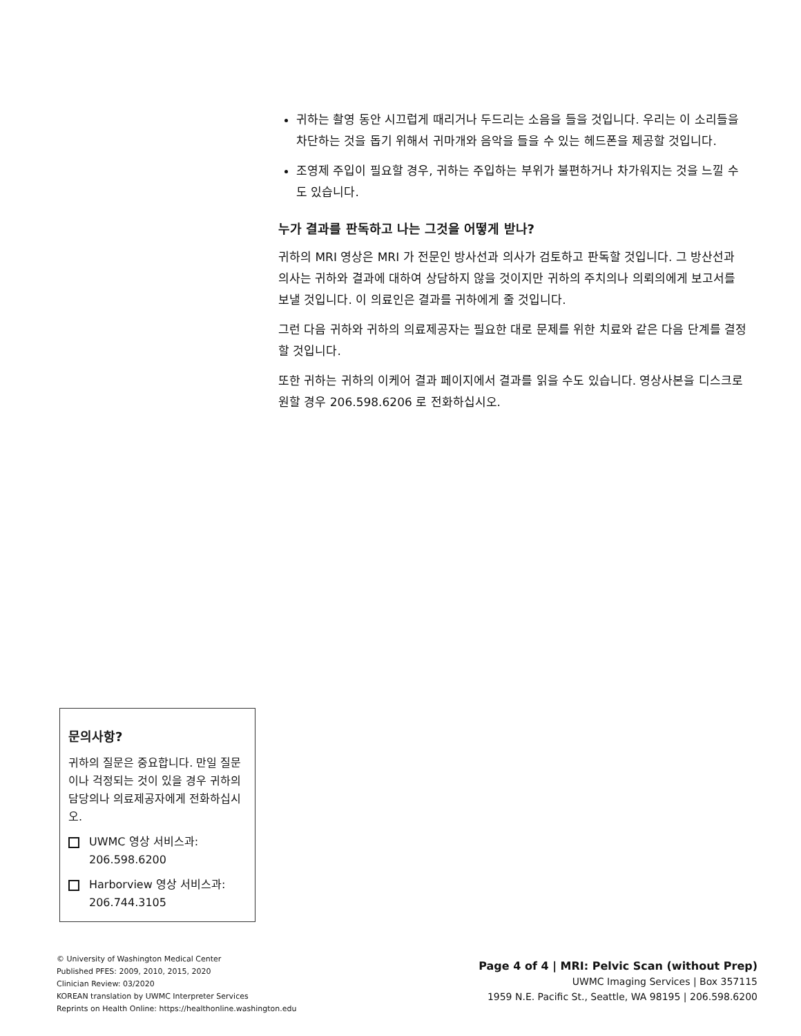귀하는 촬영 동안 시끄럽게 때리거나 두드리는 소음을 들을 것입니다. 우리는 이 소리들을 차단하는 것을 돕기 위해서 귀마개와 음악을 들을 수 있는 헤드폰을 제공할 것입니다.
조영제 주입이 필요할 경우, 귀하는 주입하는 부위가 불편하거나 차가워지는 것을 느낄 수도 있습니다.
누가 결과를 판독하고 나는 그것을 어떻게 받나?
귀하의 MRI 영상은 MRI 가 전문인 방사선과 의사가 검토하고 판독할 것입니다. 그 방산선과 의사는 귀하와 결과에 대하여 상담하지 않을 것이지만 귀하의 주치의나 의뢰의에게 보고서를 보낼 것입니다. 이 의료인은 결과를 귀하에게 줄 것입니다.
그런 다음 귀하와 귀하의 의료제공자는 필요한 대로 문제를 위한 치료와 같은 다음 단계를 결정할 것입니다.
또한 귀하는 귀하의 이케어 결과 페이지에서 결과를 읽을 수도 있습니다. 영상사본을 디스크로 원할 경우 206.598.6206 로 전화하십시오.
문의사항?
귀하의 질문은 중요합니다. 만일 질문이나 걱정되는 것이 있을 경우 귀하의 담당의나 의료제공자에게 전화하십시오.
UWMC 영상 서비스과: 206.598.6200
Harborview 영상 서비스과: 206.744.3105
© University of Washington Medical Center
Published PFES: 2009, 2010, 2015, 2020
Clinician Review: 03/2020
KOREAN translation by UWMC Interpreter Services
Reprints on Health Online: https://healthonline.washington.edu
Page 4 of 4 | MRI: Pelvic Scan (without Prep)
UWMC Imaging Services | Box 357115
1959 N.E. Pacific St., Seattle, WA 98195 | 206.598.6200